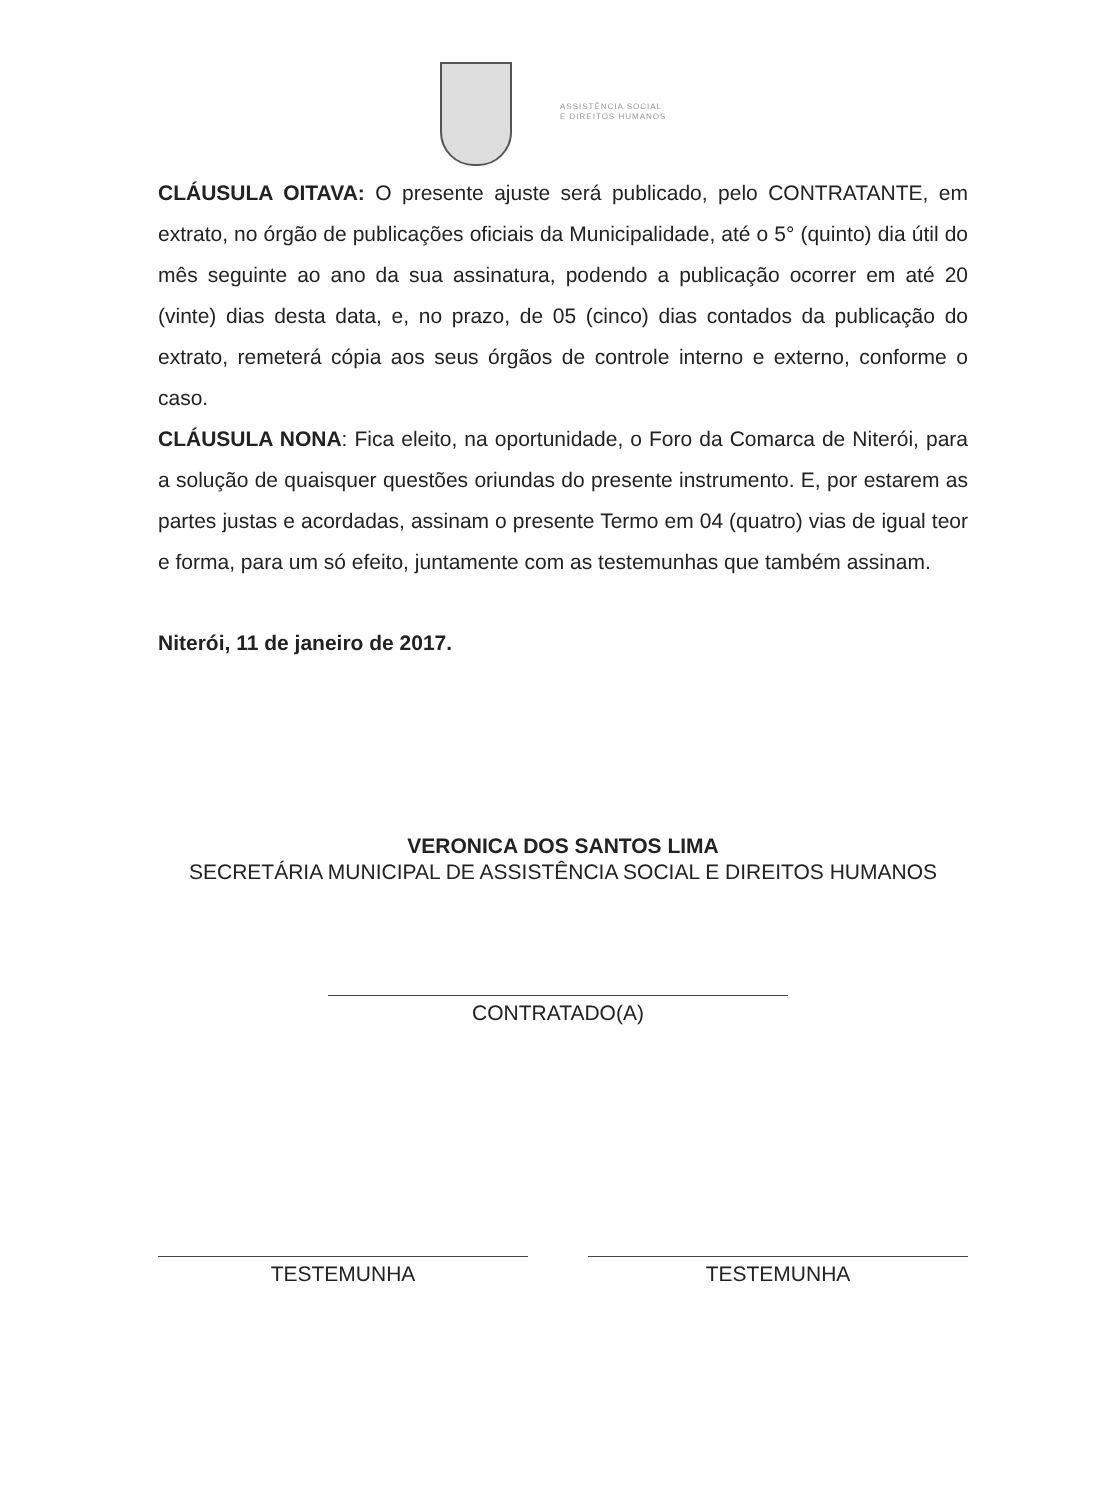ASSISTÊNCIA SOCIAL
E DIREITOS HUMANOS
CLÁUSULA OITAVA: O presente ajuste será publicado, pelo CONTRATANTE, em extrato, no órgão de publicações oficiais da Municipalidade, até o 5° (quinto) dia útil do mês seguinte ao ano da sua assinatura, podendo a publicação ocorrer em até 20 (vinte) dias desta data, e, no prazo, de 05 (cinco) dias contados da publicação do extrato, remeterá cópia aos seus órgãos de controle interno e externo, conforme o caso.
CLÁUSULA NONA: Fica eleito, na oportunidade, o Foro da Comarca de Niterói, para a solução de quaisquer questões oriundas do presente instrumento. E, por estarem as partes justas e acordadas, assinam o presente Termo em 04 (quatro) vias de igual teor e forma, para um só efeito, juntamente com as testemunhas que também assinam.
Niterói, 11 de janeiro de 2017.
VERONICA DOS SANTOS LIMA
SECRETÁRIA MUNICIPAL DE ASSISTÊNCIA SOCIAL E DIREITOS HUMANOS
CONTRATADO(A)
TESTEMUNHA TESTEMUNHA